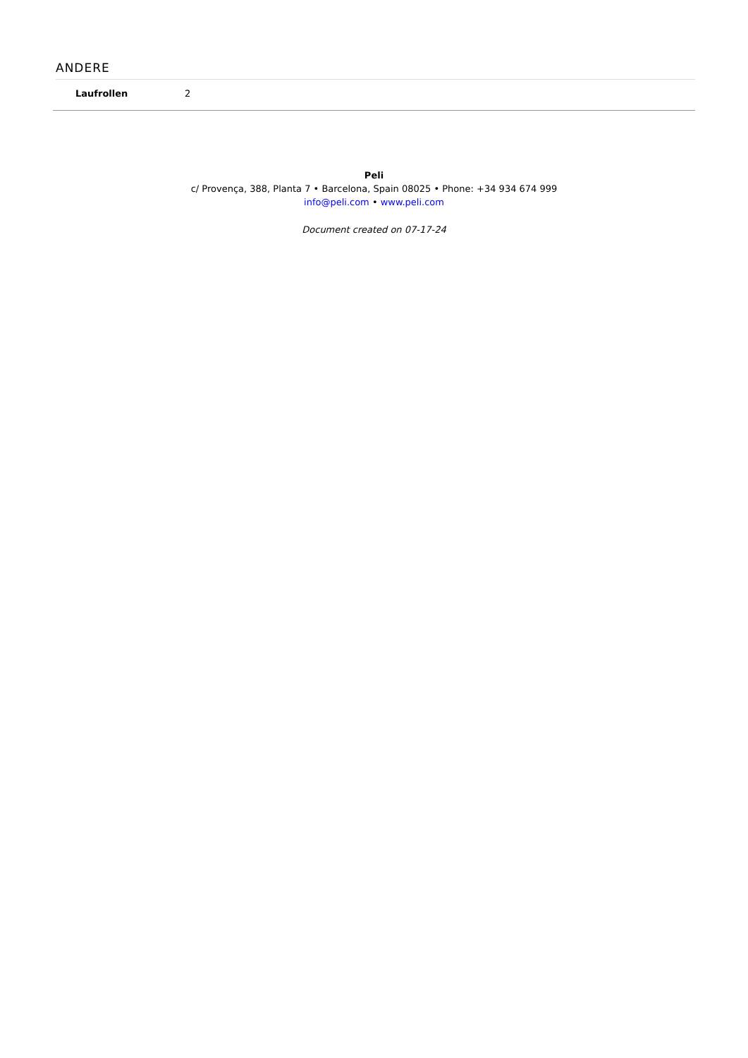ANDERE
| Laufrollen | 2 |
Peli
c/ Provença, 388, Planta 7 • Barcelona, Spain 08025 • Phone: +34 934 674 999
info@peli.com • www.peli.com
Document created on 07-17-24